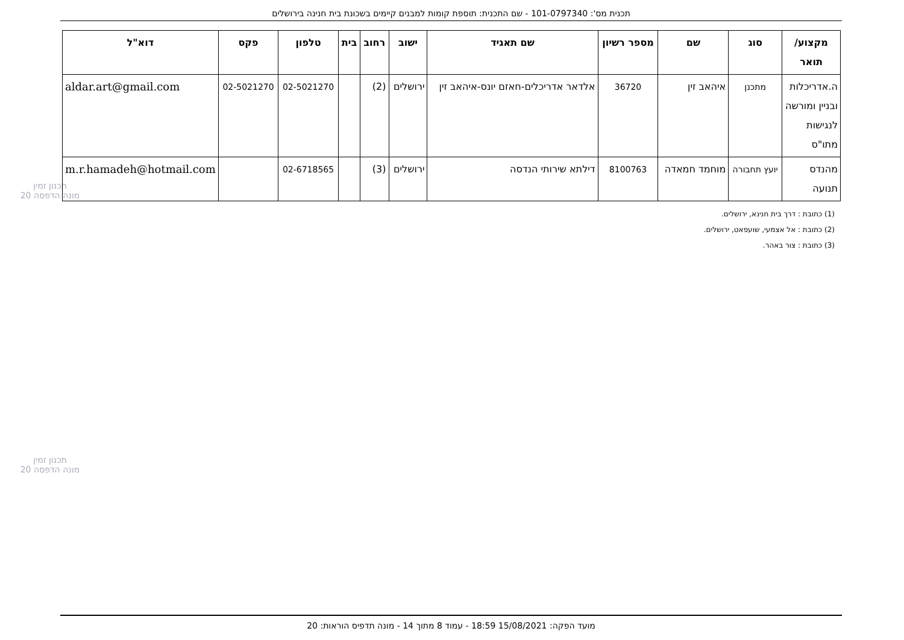תכנית מס': 101-0797340 - שם התכנית: תוספת קומות למבנים קיימים בשכונת בית חנינה בירושלים
תכנון זמין
מונה הדפסה 20
תכנון זמין
מונה הדפסה 20
| מקצוע/ תואר | סוג | שם | מספר רשיון | שם תאגיד | ישוב | רחוב | בית | טלפון | פקס | דוא"ל |
| --- | --- | --- | --- | --- | --- | --- | --- | --- | --- | --- |
| ה.אדריכלות ובניין ומורשה לנגישות מתו"ס | מתכנן | איהאב זין | 36720 | אלדאר אדריכלים-חאזם יונס-איהאב זין | ירושלים | (2) | | 02-5021270 | 02-5021270 | aldar.art@gmail.com |
| מהנדס תנועה | יועץ תחבורה | מוחמד חמאדה | 8100763 | דילתא שירותי הנדסה | ירושלים | (3) | | 02-6718565 | | m.r.hamadeh@hotmail.com |
(1) כתובת : דרך בית חנינא, ירושלים.
(2) כתובת : אל אצמעי, שועפאט, ירושלים.
(3) כתובת : צור באהר.
מועד הפקה: 15/08/2021 18:59 - עמוד 8 מתוך 14 - מונה תדפיס הוראות: 20